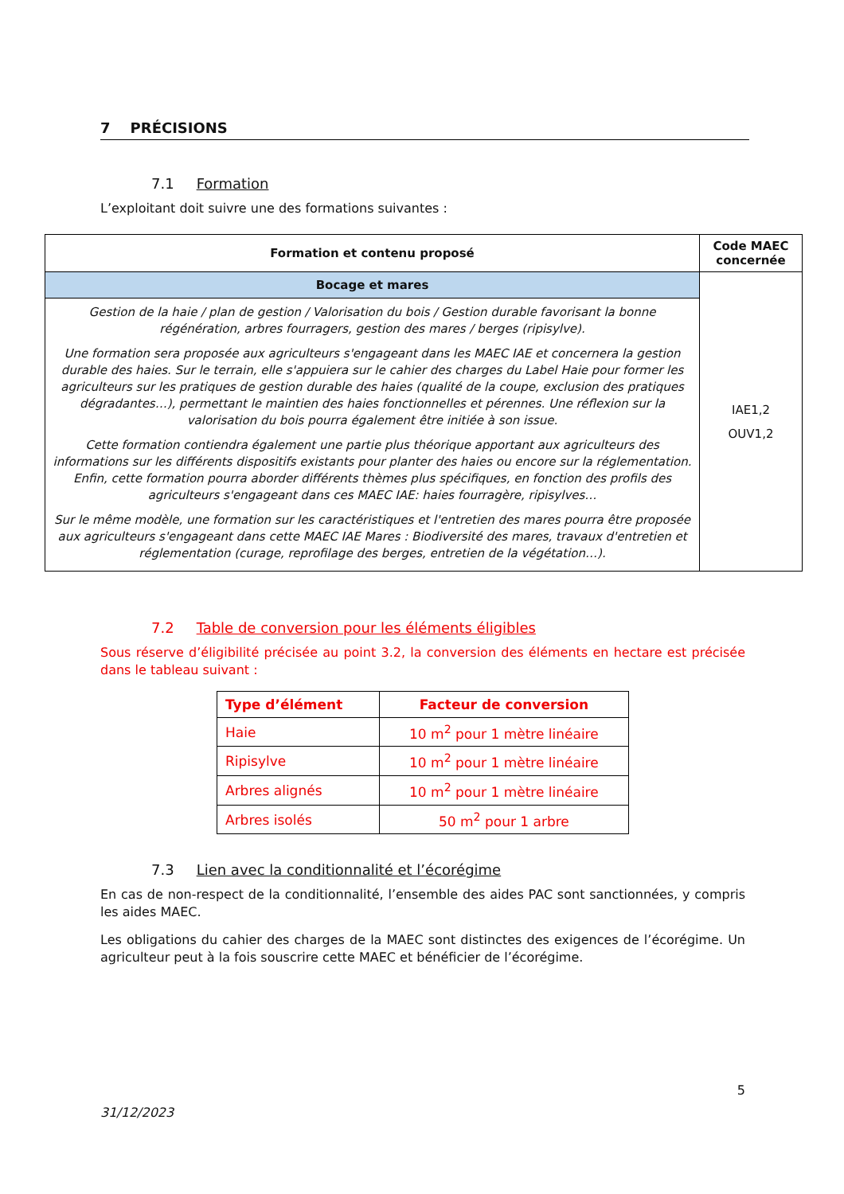7 PRÉCISIONS
7.1 Formation
L’exploitant doit suivre une des formations suivantes :
| Formation et contenu proposé | Code MAEC concernée |
| --- | --- |
| Bocage et mares | IAE1,2 OUV1,2 |
| Gestion de la haie / plan de gestion / Valorisation du bois / Gestion durable favorisant la bonne régénération, arbres fourragers, gestion des mares / berges (ripisylve). Une formation sera proposée aux agriculteurs s'engageant dans les MAEC IAE et concernera la gestion durable des haies. Sur le terrain, elle s'appuiera sur le cahier des charges du Label Haie pour former les agriculteurs sur les pratiques de gestion durable des haies (qualité de la coupe, exclusion des pratiques dégradantes…), permettant le maintien des haies fonctionnelles et pérennes. Une réflexion sur la valorisation du bois pourra également être initiée à son issue. Cette formation contiendra également une partie plus théorique apportant aux agriculteurs des informations sur les différents dispositifs existants pour planter des haies ou encore sur la réglementation. Enfin, cette formation pourra aborder différents thèmes plus spécifiques, en fonction des profils des agriculteurs s'engageant dans ces MAEC IAE: haies fourragère, ripisylves… Sur le même modèle, une formation sur les caractéristiques et l'entretien des mares pourra être proposée aux agriculteurs s'engageant dans cette MAEC IAE Mares : Biodiversité des mares, travaux d'entretien et réglementation (curage, reprofilage des berges, entretien de la végétation…). | |
7.2 Table de conversion pour les éléments éligibles
Sous réserve d’éligibilité précisée au point 3.2, la conversion des éléments en hectare est précisée dans le tableau suivant :
| Type d’élément | Facteur de conversion |
| --- | --- |
| Haie | 10 m<sup>2</sup> pour 1 mètre linéaire |
| Ripisylve | 10 m<sup>2</sup> pour 1 mètre linéaire |
| Arbres alignés | 10 m<sup>2</sup> pour 1 mètre linéaire |
| Arbres isolés | 50 m<sup>2</sup> pour 1 arbre |
7.3 Lien avec la conditionnalité et l’écorégime
En cas de non-respect de la conditionnalité, l’ensemble des aides PAC sont sanctionnées, y compris les aides MAEC.
Les obligations du cahier des charges de la MAEC sont distinctes des exigences de l’écorégime. Un agriculteur peut à la fois souscrire cette MAEC et bénéficier de l’écorégime.
5
31/12/2023